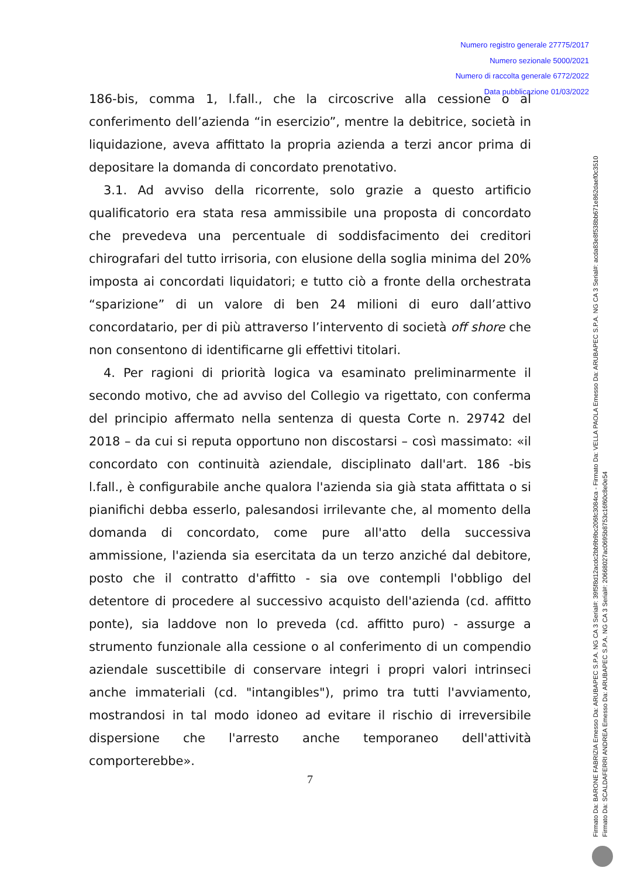Numero registro generale 27775/2017
Numero sezionale 5000/2021
Numero di raccolta generale 6772/2022
Data pubblicazione 01/03/2022
186-bis, comma 1, l.fall., che la circoscrive alla cessione o al conferimento dell’azienda “in esercizio”, mentre la debitrice, società in liquidazione, aveva affittato la propria azienda a terzi ancor prima di depositare la domanda di concordato prenotativo.
3.1. Ad avviso della ricorrente, solo grazie a questo artificio qualificatorio era stata resa ammissibile una proposta di concordato che prevedeva una percentuale di soddisfacimento dei creditori chirografari del tutto irrisoria, con elusione della soglia minima del 20% imposta ai concordati liquidatori; e tutto ciò a fronte della orchestrata “sparizione” di un valore di ben 24 milioni di euro dall’attivo concordatario, per di più attraverso l’intervento di società off shore che non consentono di identificarne gli effettivi titolari.
4. Per ragioni di priorità logica va esaminato preliminarmente il secondo motivo, che ad avviso del Collegio va rigettato, con conferma del principio affermato nella sentenza di questa Corte n. 29742 del 2018 – da cui si reputa opportuno non discostarsi – così massimato: «il concordato con continuità aziendale, disciplinato dall'art. 186 -bis l.fall., è configurabile anche qualora l'azienda sia già stata affittata o si pianifichi debba esserlo, palesandosi irrilevante che, al momento della domanda di concordato, come pure all'atto della successiva ammissione, l'azienda sia esercitata da un terzo anziché dal debitore, posto che il contratto d'affitto - sia ove contempli l'obbligo del detentore di procedere al successivo acquisto dell'azienda (cd. affitto ponte), sia laddove non lo preveda (cd. affitto puro) - assurge a strumento funzionale alla cessione o al conferimento di un compendio aziendale suscettibile di conservare integri i propri valori intrinseci anche immateriali (cd. "intangibles"), primo tra tutti l'avviamento, mostrandosi in tal modo idoneo ad evitare il rischio di irreversibile dispersione che l'arresto anche temporaneo dell'attività comporterebbe».
7
Firmato Da: BARONE FABRIZIA Emesso Da: ARUBAPEC S.P.A. NG CA 3 Serial#: 39f5f8d12acdc2bb9b9bc206fc3084ca - Firmato Da: VELLA PAOLA Emesso Da: ARUBAPEC S.P.A. NG CA 3 Serial#: acda83e8f538bb671e862daef0c3510
Firmato Da: SCALDAFERRI ANDREA Emesso Da: ARUBAPEC S.P.A. NG CA 3 Serial#: 20668027ac0695b8753c16f60c8e0e54